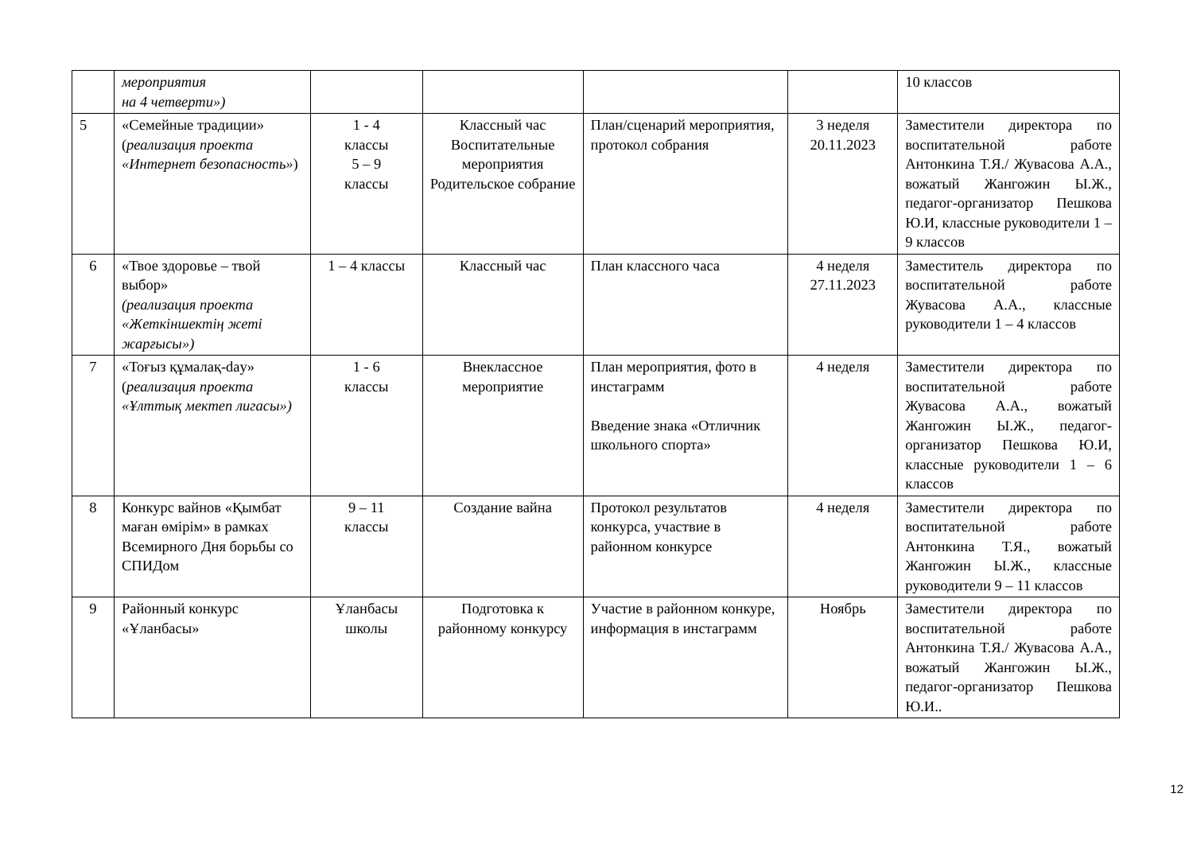| | мероприятия на 4 четверти») | | | | | 10 классов |
| 5 | «Семейные традиции» ( реализация проекта «Интернет безопасность» ) | 1 - 4 классы 5 – 9 классы | Классный час Воспитательные мероприятия Родительское собрание | План/сценарий мероприятия, протокол собрания | 3 неделя 20.11.2023 | Заместители директора по воспитательной работе Антонкина Т.Я./ Жувасова А.А., вожатый Жангожин Ы.Ж., педагог-организатор Пешкова Ю.И, классные руководители 1 – 9 классов |
| 6 | «Твое здоровье – твой выбор» (реализация проекта «Жеткіншектің жеті жарғысы») | 1 – 4 классы | Классный час | План классного часа | 4 неделя 27.11.2023 | Заместитель директора по воспитательной работе Жувасова А.А., классные руководители 1 – 4 классов |
| 7 | «Тоғыз құмалақ-day» ( реализация проекта «Ұлттық мектеп лигасы») | 1 - 6 классы | Внеклассное мероприятие | План мероприятия, фото в инстаграмм Введение знака «Отличник школьного спорта» | 4 неделя | Заместители директора по воспитательной работе Жувасова А.А., вожатый Жангожин Ы.Ж., педагог-организатор Пешкова Ю.И, классные руководители 1 – 6 классов |
| 8 | Конкурс вайнов «Қымбат маған өмірім» в рамках Всемирного Дня борьбы со СПИДом | 9 – 11 классы | Создание вайна | Протокол результатов конкурса, участвие в районном конкурсе | 4 неделя | Заместители директора по воспитательной работе Антонкина Т.Я., вожатый Жангожин Ы.Ж., классные руководители 9 – 11 классов |
| 9 | Районный конкурс «Ұланбасы» | Ұланбасы школы | Подготовка к районному конкурсу | Участие в районном конкуре, информация в инстаграмм | Ноябрь | Заместители директора по воспитательной работе Антонкина Т.Я./ Жувасова А.А., вожатый Жангожин Ы.Ж., педагог-организатор Пешкова Ю.И.. |
12